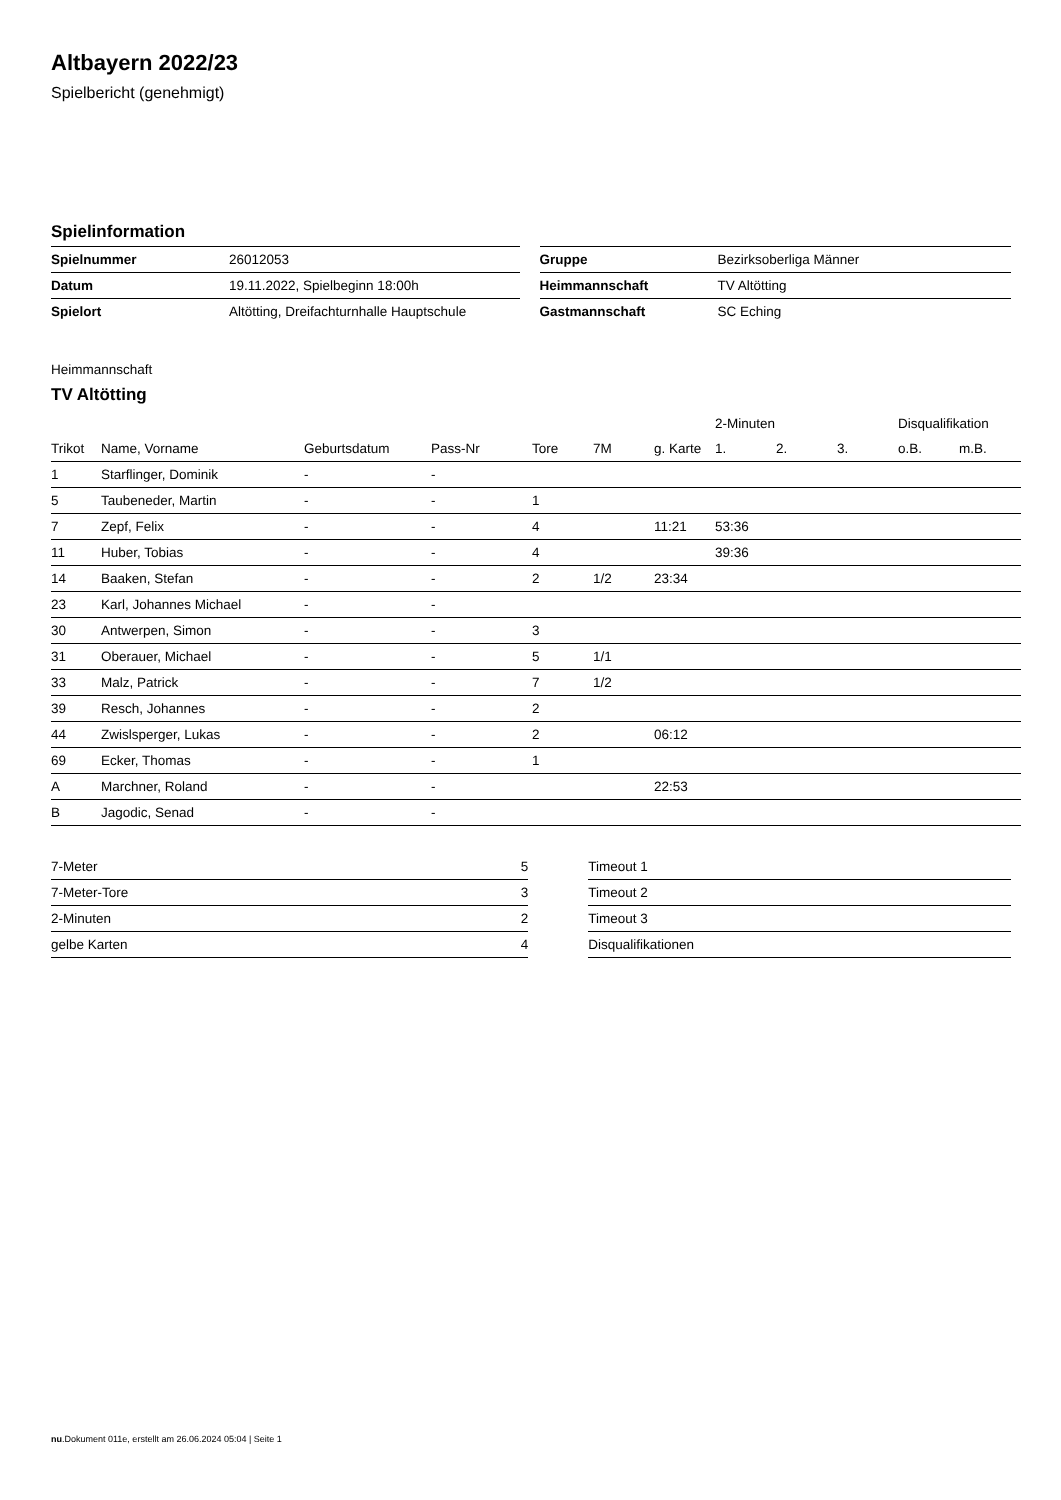Altbayern 2022/23
Spielbericht (genehmigt)
Spielinformation
| Spielnummer | 26012053 |
| Datum | 19.11.2022, Spielbeginn 18:00h |
| Spielort | Altötting, Dreifachturnhalle Hauptschule |
| Gruppe | Bezirksoberliga Männer |
| Heimmannschaft | TV Altötting |
| Gastmannschaft | SC Eching |
Heimmannschaft
TV Altötting
| | | | | | | | 2-Minuten | | | Disqualifikation | |
| --- | --- | --- | --- | --- | --- | --- | --- | --- | --- | --- | --- |
| Trikot | Name, Vorname | Geburtsdatum | Pass-Nr | Tore | 7M | g. Karte | 1. | 2. | 3. | o.B. | m.B. |
| 1 | Starflinger, Dominik | - | - | | | | | | | | |
| 5 | Taubeneder, Martin | - | - | 1 | | | | | | | |
| 7 | Zepf, Felix | - | - | 4 | | 11:21 | 53:36 | | | | |
| 11 | Huber, Tobias | - | - | 4 | | | 39:36 | | | | |
| 14 | Baaken, Stefan | - | - | 2 | 1/2 | 23:34 | | | | | |
| 23 | Karl, Johannes Michael | - | - | | | | | | | | |
| 30 | Antwerpen, Simon | - | - | 3 | | | | | | | |
| 31 | Oberauer, Michael | - | - | 5 | 1/1 | | | | | | |
| 33 | Malz, Patrick | - | - | 7 | 1/2 | | | | | | |
| 39 | Resch, Johannes | - | - | 2 | | | | | | | |
| 44 | Zwislsperger, Lukas | - | - | 2 | | 06:12 | | | | | |
| 69 | Ecker, Thomas | - | - | 1 | | | | | | | |
| A | Marchner, Roland | - | - | | | 22:53 | | | | | |
| B | Jagodic, Senad | - | - | | | | | | | | |
| 7-Meter | 5 |
| 7-Meter-Tore | 3 |
| 2-Minuten | 2 |
| gelbe Karten | 4 |
| Timeout 1 |
| Timeout 2 |
| Timeout 3 |
| Disqualifikationen |
nu.Dokument 011e, erstellt am 26.06.2024 05:04 | Seite 1